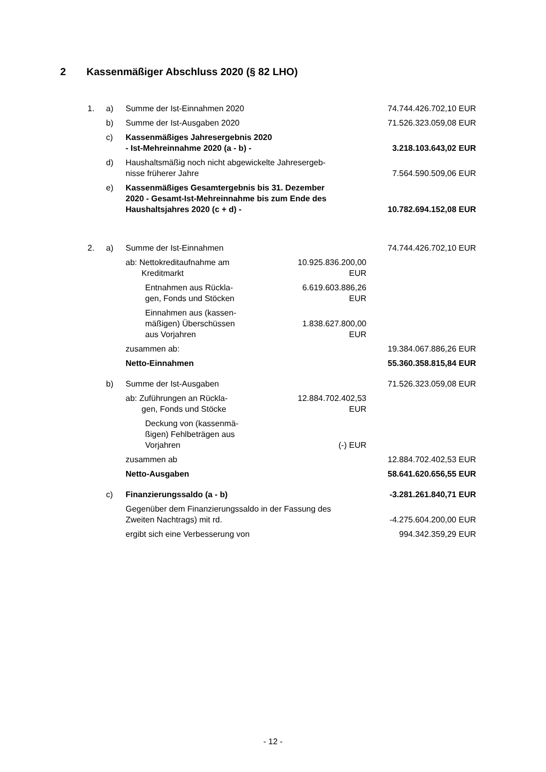2 Kassenmäßiger Abschluss 2020 (§ 82 LHO)
| 1. | a) | Summe der Ist-Einnahmen 2020 | | 74.744.426.702,10 EUR |
| | b) | Summe der Ist-Ausgaben 2020 | | 71.526.323.059,08 EUR |
| | c) | Kassenmäßiges Jahresergebnis 2020 - Ist-Mehreinnahme 2020 (a - b) - | | 3.218.103.643,02 EUR |
| | d) | Haushaltsmäßig noch nicht abgewickelte Jahresergeb- nisse früherer Jahre | | 7.564.590.509,06 EUR |
| | e) | Kassenmäßiges Gesamtergebnis bis 31. Dezember 2020 - Gesamt-Ist-Mehreinnahme bis zum Ende des Haushaltsjahres 2020 (c + d) - | | 10.782.694.152,08 EUR |
| 2. | a) | Summe der Ist-Einnahmen | | 74.744.426.702,10 EUR |
| | | ab: Nettokreditaufnahme am Kreditmarkt | 10.925.836.200,00 EUR | |
| | | Entnahmen aus Rückla- gen, Fonds und Stöcken | 6.619.603.886,26 EUR | |
| | | Einnahmen aus (kassen- mäßigen) Überschüssen aus Vorjahren | 1.838.627.800,00 EUR | |
| | | zusammen ab: | | 19.384.067.886,26 EUR |
| | | Netto-Einnahmen | | 55.360.358.815,84 EUR |
| | b) | Summe der Ist-Ausgaben | | 71.526.323.059,08 EUR |
| | | ab: Zuführungen an Rückla- gen, Fonds und Stöcke | 12.884.702.402,53 EUR | |
| | | Deckung von (kassenmä- ßigen) Fehlbeträgen aus Vorjahren | (-) EUR | |
| | | zusammen ab | | 12.884.702.402,53 EUR |
| | | Netto-Ausgaben | | 58.641.620.656,55 EUR |
| | c) | Finanzierungssaldo (a - b) | | -3.281.261.840,71 EUR |
| | | Gegenüber dem Finanzierungssaldo in der Fassung des Zweiten Nachtrags) mit rd. | | -4.275.604.200,00 EUR |
| | | ergibt sich eine Verbesserung von | | 994.342.359,29 EUR |
- 12 -